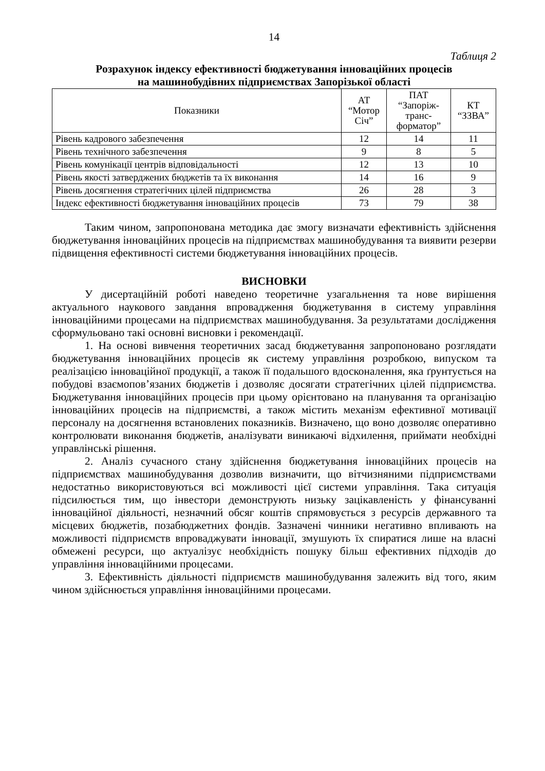14
Таблиця 2
Розрахунок індексу ефективності бюджетування інноваційних процесів
на машинобудівних підприємствах Запорізької області
| Показники | АТ “Мотор Січ” | ПАТ “Запоріж- транс- форматор” | КТ “ЗЗВА” |
| --- | --- | --- | --- |
| Рівень кадрового забезпечення | 12 | 14 | 11 |
| Рівень технічного забезпечення | 9 | 8 | 5 |
| Рівень комунікації центрів відповідальності | 12 | 13 | 10 |
| Рівень якості затверджених бюджетів та їх виконання | 14 | 16 | 9 |
| Рівень досягнення стратегічних цілей підприємства | 26 | 28 | 3 |
| Індекс ефективності бюджетування інноваційних процесів | 73 | 79 | 38 |
Таким чином, запропонована методика дає змогу визначати ефективність здійснення бюджетування інноваційних процесів на підприємствах машинобудування та виявити резерви підвищення ефективності системи бюджетування інноваційних процесів.
ВИСНОВКИ
У дисертаційній роботі наведено теоретичне узагальнення та нове вирішення актуального наукового завдання впровадження бюджетування в систему управління інноваційними процесами на підприємствах машинобудування. За результатами дослідження сформульовано такі основні висновки і рекомендації.
1. На основі вивчення теоретичних засад бюджетування запропоновано розглядати бюджетування інноваційних процесів як систему управління розробкою, випуском та реалізацією інноваційної продукції, а також її подальшого вдосконалення, яка ґрунтується на побудові взаємопов’язаних бюджетів і дозволяє досягати стратегічних цілей підприємства. Бюджетування інноваційних процесів при цьому орієнтовано на планування та організацію інноваційних процесів на підприємстві, а також містить механізм ефективної мотивації персоналу на досягнення встановлених показників. Визначено, що воно дозволяє оперативно контролювати виконання бюджетів, аналізувати виникаючі відхилення, приймати необхідні управлінські рішення.
2. Аналіз сучасного стану здійснення бюджетування інноваційних процесів на підприємствах машинобудування дозволив визначити, що вітчизняними підприємствами недостатньо використовуються всі можливості цієї системи управління. Така ситуація підсилюється тим, що інвестори демонструють низьку зацікавленість у фінансуванні інноваційної діяльності, незначний обсяг коштів спрямовується з ресурсів державного та місцевих бюджетів, позабюджетних фондів. Зазначені чинники негативно впливають на можливості підприємств впроваджувати інновації, змушують їх спиратися лише на власні обмежені ресурси, що актуалізує необхідність пошуку більш ефективних підходів до управління інноваційними процесами.
3. Ефективність діяльності підприємств машинобудування залежить від того, яким чином здійснюється управління інноваційними процесами.